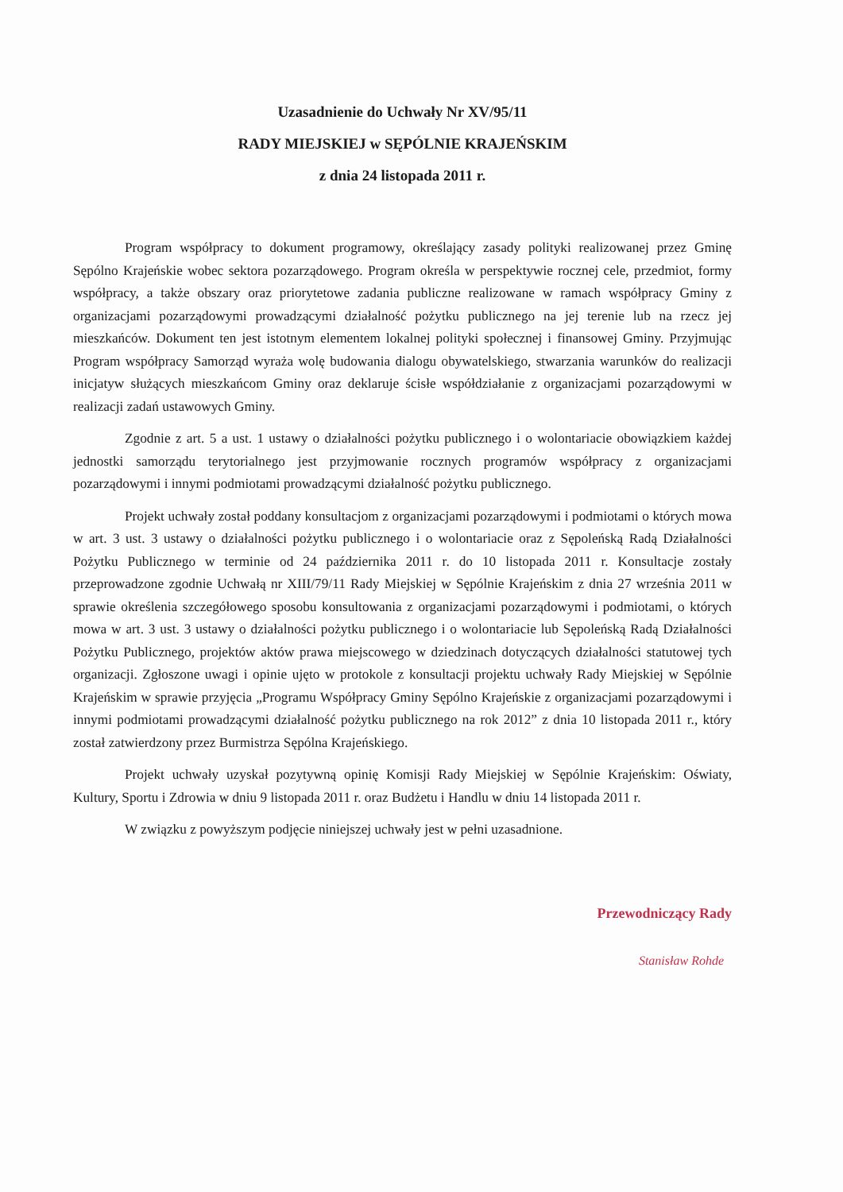Uzasadnienie do Uchwały Nr XV/95/11
RADY MIEJSKIEJ w SĘPÓLNIE KRAJEŃSKIM
z dnia 24 listopada 2011 r.
Program współpracy to dokument programowy, określający zasady polityki realizowanej przez Gminę Sępólno Krajeńskie wobec sektora pozarządowego. Program określa w perspektywie rocznej cele, przedmiot, formy współpracy, a także obszary oraz priorytetowe zadania publiczne realizowane w ramach współpracy Gminy z organizacjami pozarządowymi prowadzącymi działalność pożytku publicznego na jej terenie lub na rzecz jej mieszkańców. Dokument ten jest istotnym elementem lokalnej polityki społecznej i finansowej Gminy. Przyjmując Program współpracy Samorząd wyraża wolę budowania dialogu obywatelskiego, stwarzania warunków do realizacji inicjatyw służących mieszkańcom Gminy oraz deklaruje ścisłe współdziałanie z organizacjami pozarządowymi w realizacji zadań ustawowych Gminy.
Zgodnie z art. 5 a ust. 1 ustawy o działalności pożytku publicznego i o wolontariacie obowiązkiem każdej jednostki samorządu terytorialnego jest przyjmowanie rocznych programów współpracy z organizacjami pozarządowymi i innymi podmiotami prowadzącymi działalność pożytku publicznego.
Projekt uchwały został poddany konsultacjom z organizacjami pozarządowymi i podmiotami o których mowa w art. 3 ust. 3 ustawy o działalności pożytku publicznego i o wolontariacie oraz z Sępoleńską Radą Działalności Pożytku Publicznego w terminie od 24 października 2011 r. do 10 listopada 2011 r. Konsultacje zostały przeprowadzone zgodnie Uchwałą nr XIII/79/11 Rady Miejskiej w Sępólnie Krajeńskim z dnia 27 września 2011 w sprawie określenia szczegółowego sposobu konsultowania z organizacjami pozarządowymi i podmiotami, o których mowa w art. 3 ust. 3 ustawy o działalności pożytku publicznego i o wolontariacie lub Sępoleńską Radą Działalności Pożytku Publicznego, projektów aktów prawa miejscowego w dziedzinach dotyczących działalności statutowej tych organizacji. Zgłoszone uwagi i opinie ujęto w protokole z konsultacji projektu uchwały Rady Miejskiej w Sępólnie Krajeńskim w sprawie przyjęcia „Programu Współpracy Gminy Sępólno Krajeńskie z organizacjami pozarządowymi i innymi podmiotami prowadzącymi działalność pożytku publicznego na rok 2012” z dnia 10 listopada 2011 r., który został zatwierdzony przez Burmistrza Sępólna Krajeńskiego.
Projekt uchwały uzyskał pozytywną opinię Komisji Rady Miejskiej w Sępólnie Krajeńskim: Oświaty, Kultury, Sportu i Zdrowia w dniu 9 listopada 2011 r. oraz Budżetu i Handlu w dniu 14 listopada 2011 r.
W związku z powyższym podjęcie niniejszej uchwały jest w pełni uzasadnione.
Przewodniczący Rady
Stanisław Rohde